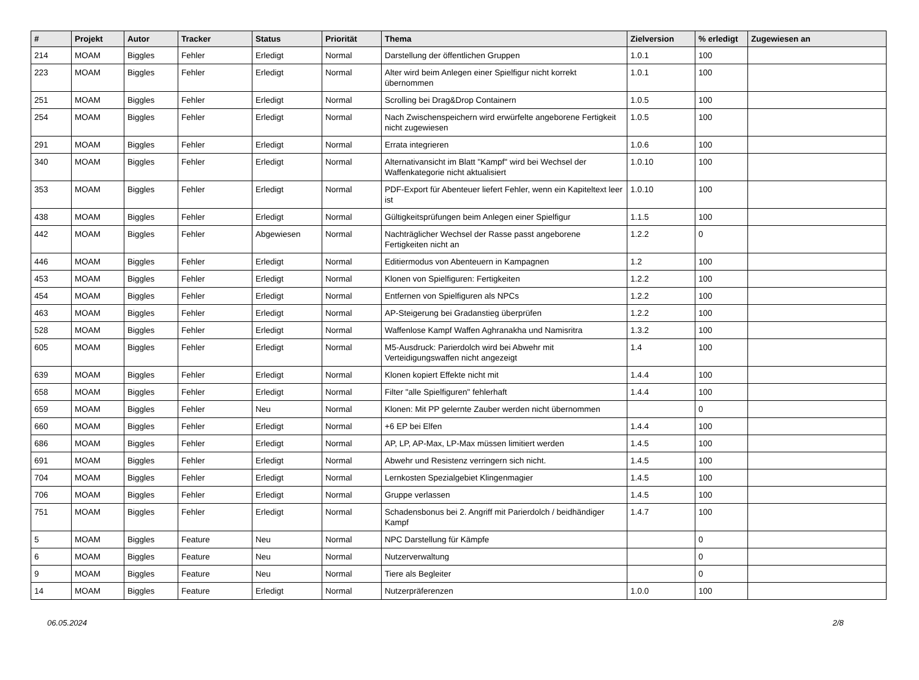| # | Projekt | Autor | Tracker | Status | Priorität | Thema | Zielversion | % erledigt | Zugewiesen an |
| --- | --- | --- | --- | --- | --- | --- | --- | --- | --- |
| 214 | MOAM | Biggles | Fehler | Erledigt | Normal | Darstellung der öffentlichen Gruppen | 1.0.1 | 100 | |
| 223 | MOAM | Biggles | Fehler | Erledigt | Normal | Alter wird beim Anlegen einer Spielfigur nicht korrekt übernommen | 1.0.1 | 100 | |
| 251 | MOAM | Biggles | Fehler | Erledigt | Normal | Scrolling bei Drag&Drop Containern | 1.0.5 | 100 | |
| 254 | MOAM | Biggles | Fehler | Erledigt | Normal | Nach Zwischenspeichern wird erwürfelte angeborene Fertigkeit nicht zugewiesen | 1.0.5 | 100 | |
| 291 | MOAM | Biggles | Fehler | Erledigt | Normal | Errata integrieren | 1.0.6 | 100 | |
| 340 | MOAM | Biggles | Fehler | Erledigt | Normal | Alternativansicht im Blatt "Kampf" wird bei Wechsel der Waffenkategorie nicht aktualisiert | 1.0.10 | 100 | |
| 353 | MOAM | Biggles | Fehler | Erledigt | Normal | PDF-Export für Abenteuer liefert Fehler, wenn ein Kapiteltext leer ist | 1.0.10 | 100 | |
| 438 | MOAM | Biggles | Fehler | Erledigt | Normal | Gültigkeitsprüfungen beim Anlegen einer Spielfigur | 1.1.5 | 100 | |
| 442 | MOAM | Biggles | Fehler | Abgewiesen | Normal | Nachträglicher Wechsel der Rasse passt angeborene Fertigkeiten nicht an | 1.2.2 | 0 | |
| 446 | MOAM | Biggles | Fehler | Erledigt | Normal | Editiermodus von Abenteuern in Kampagnen | 1.2 | 100 | |
| 453 | MOAM | Biggles | Fehler | Erledigt | Normal | Klonen von Spielfiguren: Fertigkeiten | 1.2.2 | 100 | |
| 454 | MOAM | Biggles | Fehler | Erledigt | Normal | Entfernen von Spielfiguren als NPCs | 1.2.2 | 100 | |
| 463 | MOAM | Biggles | Fehler | Erledigt | Normal | AP-Steigerung bei Gradanstieg überprüfen | 1.2.2 | 100 | |
| 528 | MOAM | Biggles | Fehler | Erledigt | Normal | Waffenlose Kampf Waffen Aghranakha und Namisritra | 1.3.2 | 100 | |
| 605 | MOAM | Biggles | Fehler | Erledigt | Normal | M5-Ausdruck: Parierdolch wird bei Abwehr mit Verteidigungswaffen nicht angezeigt | 1.4 | 100 | |
| 639 | MOAM | Biggles | Fehler | Erledigt | Normal | Klonen kopiert Effekte nicht mit | 1.4.4 | 100 | |
| 658 | MOAM | Biggles | Fehler | Erledigt | Normal | Filter "alle Spielfiguren" fehlerhaft | 1.4.4 | 100 | |
| 659 | MOAM | Biggles | Fehler | Neu | Normal | Klonen: Mit PP gelernte Zauber werden nicht übernommen | | 0 | |
| 660 | MOAM | Biggles | Fehler | Erledigt | Normal | +6 EP bei Elfen | 1.4.4 | 100 | |
| 686 | MOAM | Biggles | Fehler | Erledigt | Normal | AP, LP, AP-Max, LP-Max müssen limitiert werden | 1.4.5 | 100 | |
| 691 | MOAM | Biggles | Fehler | Erledigt | Normal | Abwehr und Resistenz verringern sich nicht. | 1.4.5 | 100 | |
| 704 | MOAM | Biggles | Fehler | Erledigt | Normal | Lernkosten Spezialgebiet Klingenmagier | 1.4.5 | 100 | |
| 706 | MOAM | Biggles | Fehler | Erledigt | Normal | Gruppe verlassen | 1.4.5 | 100 | |
| 751 | MOAM | Biggles | Fehler | Erledigt | Normal | Schadensbonus bei 2. Angriff mit Parierdolch / beidhändiger Kampf | 1.4.7 | 100 | |
| 5 | MOAM | Biggles | Feature | Neu | Normal | NPC Darstellung für Kämpfe | | 0 | |
| 6 | MOAM | Biggles | Feature | Neu | Normal | Nutzerverwaltung | | 0 | |
| 9 | MOAM | Biggles | Feature | Neu | Normal | Tiere als Begleiter | | 0 | |
| 14 | MOAM | Biggles | Feature | Erledigt | Normal | Nutzerpräferenzen | 1.0.0 | 100 | |
06.05.2024 2/8